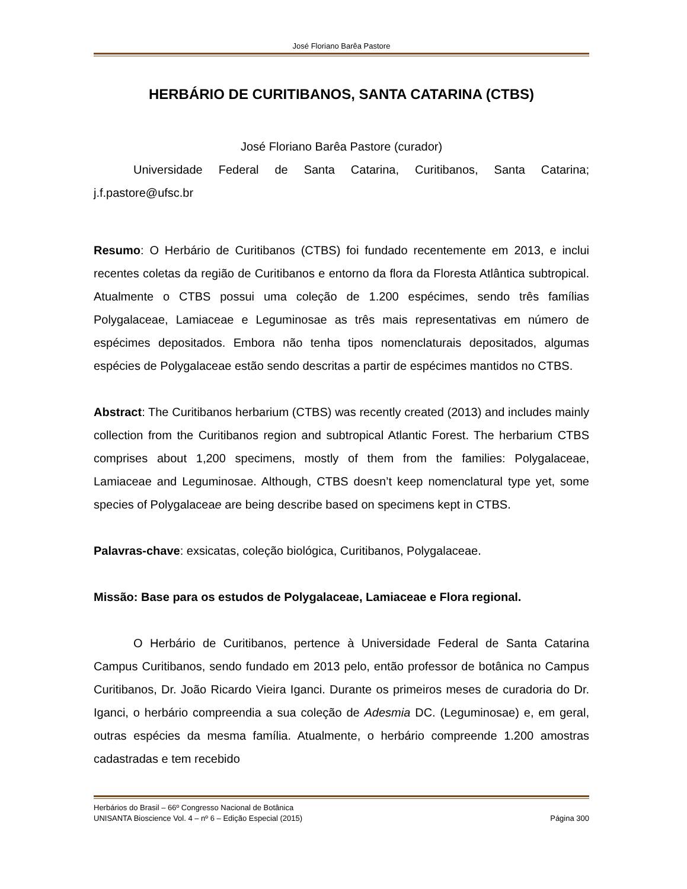José Floriano Barêa Pastore
HERBÁRIO DE CURITIBANOS, SANTA CATARINA (CTBS)
José Floriano Barêa Pastore (curador)
Universidade Federal de Santa Catarina, Curitibanos, Santa Catarina; j.f.pastore@ufsc.br
Resumo: O Herbário de Curitibanos (CTBS) foi fundado recentemente em 2013, e inclui recentes coletas da região de Curitibanos e entorno da flora da Floresta Atlântica subtropical. Atualmente o CTBS possui uma coleção de 1.200 espécimes, sendo três famílias Polygalaceae, Lamiaceae e Leguminosae as três mais representativas em número de espécimes depositados. Embora não tenha tipos nomenclaturais depositados, algumas espécies de Polygalaceae estão sendo descritas a partir de espécimes mantidos no CTBS.
Abstract: The Curitibanos herbarium (CTBS) was recently created (2013) and includes mainly collection from the Curitibanos region and subtropical Atlantic Forest. The herbarium CTBS comprises about 1,200 specimens, mostly of them from the families: Polygalaceae, Lamiaceae and Leguminosae. Although, CTBS doesn’t keep nomenclatural type yet, some species of Polygalaceae are being describe based on specimens kept in CTBS.
Palavras-chave: exsicatas, coleção biológica, Curitibanos, Polygalaceae.
Missão: Base para os estudos de Polygalaceae, Lamiaceae e Flora regional.
O Herbário de Curitibanos, pertence à Universidade Federal de Santa Catarina Campus Curitibanos, sendo fundado em 2013 pelo, então professor de botânica no Campus Curitibanos, Dr. João Ricardo Vieira Iganci. Durante os primeiros meses de curadoria do Dr. Iganci, o herbário compreendia a sua coleção de Adesmia DC. (Leguminosae) e, em geral, outras espécies da mesma família. Atualmente, o herbário compreende 1.200 amostras cadastradas e tem recebido
Herbários do Brasil – 66º Congresso Nacional de Botânica
UNISANTA Bioscience Vol. 4 – nº 6 – Edição Especial (2015) Página 300